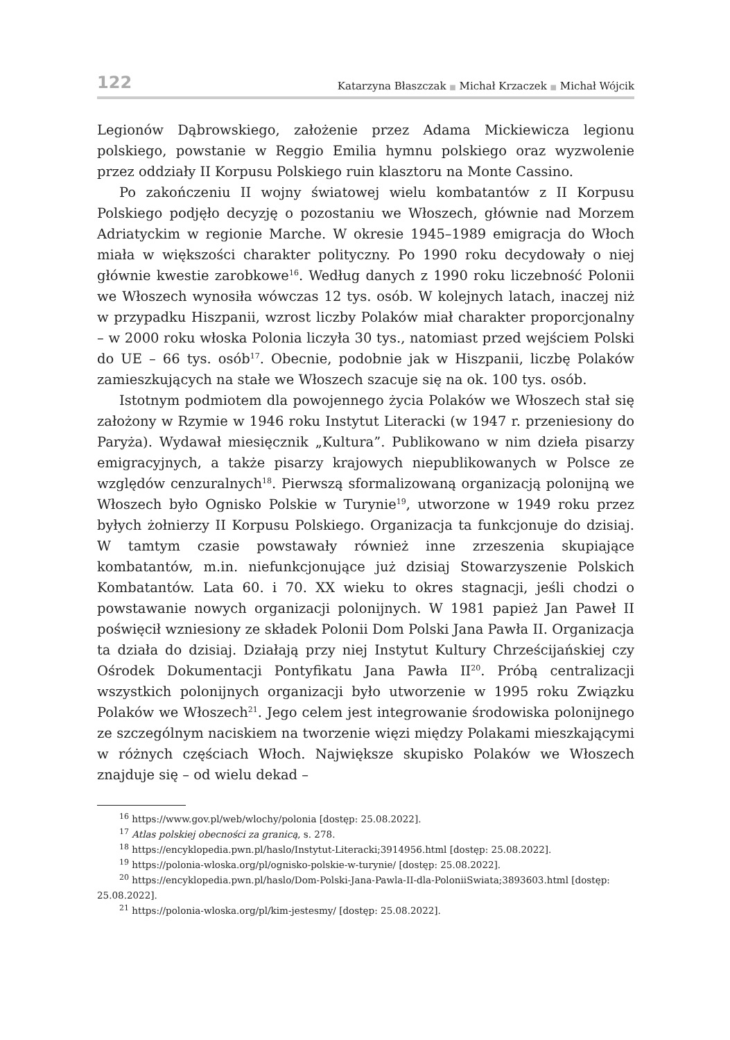122 Katarzyna Błaszczak ■ Michał Krzaczek ■ Michał Wójcik
Legionów Dąbrowskiego, założenie przez Adama Mickiewicza legionu polskiego, powstanie w Reggio Emilia hymnu polskiego oraz wyzwolenie przez oddziały II Korpusu Polskiego ruin klasztoru na Monte Cassino.
Po zakończeniu II wojny światowej wielu kombatantów z II Korpusu Polskiego podjęło decyzję o pozostaniu we Włoszech, głównie nad Morzem Adriatyckim w regionie Marche. W okresie 1945–1989 emigracja do Włoch miała w większości charakter polityczny. Po 1990 roku decydowały o niej głównie kwestie zarobkowe<sup>16</sup>. Według danych z 1990 roku liczebność Polonii we Włoszech wynosiła wówczas 12 tys. osób. W kolejnych latach, inaczej niż w przypadku Hiszpanii, wzrost liczby Polaków miał charakter proporcjonalny – w 2000 roku włoska Polonia liczyła 30 tys., natomiast przed wejściem Polski do UE – 66 tys. osób<sup>17</sup>. Obecnie, podobnie jak w Hiszpanii, liczbę Polaków zamieszkujących na stałe we Włoszech szacuje się na ok. 100 tys. osób.
Istotnym podmiotem dla powojennego życia Polaków we Włoszech stał się założony w Rzymie w 1946 roku Instytut Literacki (w 1947 r. przeniesiony do Paryża). Wydawał miesięcznik „Kultura”. Publikowano w nim dzieła pisarzy emigracyjnych, a także pisarzy krajowych niepublikowanych w Polsce ze względów cenzuralnych<sup>18</sup>. Pierwszą sformalizowaną organizacją polonijną we Włoszech było Ognisko Polskie w Turynie<sup>19</sup>, utworzone w 1949 roku przez byłych żołnierzy II Korpusu Polskiego. Organizacja ta funkcjonuje do dzisiaj. W tamtym czasie powstawały również inne zrzeszenia skupiające kombatantów, m.in. niefunkcjonujące już dzisiaj Stowarzyszenie Polskich Kombatantów. Lata 60. i 70. XX wieku to okres stagnacji, jeśli chodzi o powstawanie nowych organizacji polonijnych. W 1981 papież Jan Paweł II poświęcił wzniesiony ze składek Polonii Dom Polski Jana Pawła II. Organizacja ta działa do dzisiaj. Działają przy niej Instytut Kultury Chrześcijańskiej czy Ośrodek Dokumentacji Pontyfikatu Jana Pawła II<sup>20</sup>. Próbą centralizacji wszystkich polonijnych organizacji było utworzenie w 1995 roku Związku Polaków we Włoszech<sup>21</sup>. Jego celem jest integrowanie środowiska polonijnego ze szczególnym naciskiem na tworzenie więzi między Polakami mieszkającymi w różnych częściach Włoch. Największe skupisko Polaków we Włoszech znajduje się – od wielu dekad –
<sup>16</sup> https://www.gov.pl/web/wlochy/polonia [dostęp: 25.08.2022].
<sup>17</sup> Atlas polskiej obecności za granicą, s. 278.
<sup>18</sup> https://encyklopedia.pwn.pl/haslo/Instytut-Literacki;3914956.html [dostęp: 25.08.2022].
<sup>19</sup> https://polonia-wloska.org/pl/ognisko-polskie-w-turynie/ [dostęp: 25.08.2022].
<sup>20</sup> https://encyklopedia.pwn.pl/haslo/Dom-Polski-Jana-Pawla-II-dla-PoloniiSwiata;3893603.html [dostęp: 25.08.2022].
<sup>21</sup> https://polonia-wloska.org/pl/kim-jestesmy/ [dostęp: 25.08.2022].